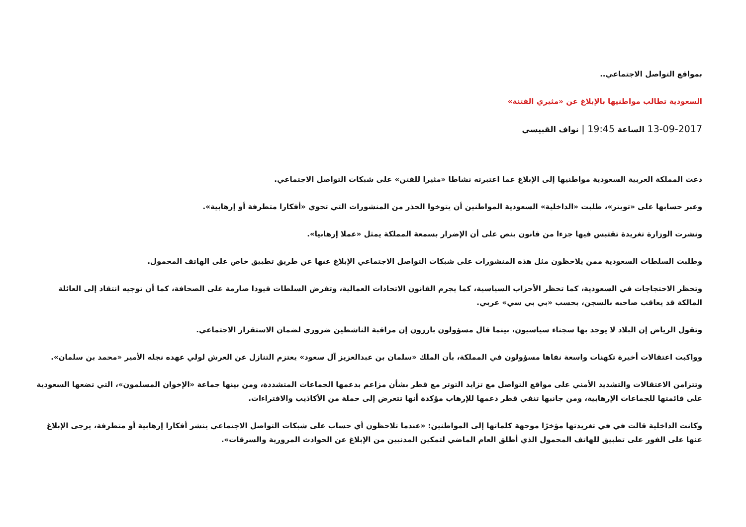بمواقع التواصل الاجتماعي..
السعودية تطالب مواطنيها بالإبلاغ عن «مثيري الفتنة»
13-09-2017 الساعة 19:45 | نواف القبيسي
دعت المملكة العربية السعودية مواطنيها إلى الإبلاغ عما اعتبرته نشاطا «مثيرا للفتن» على شبكات التواصل الاجتماعي.
وعبر حسابها على «تويتر»، طلبت «الداخلية» السعودية المواطنين أن يتوخوا الحذر من المنشورات التي تحوي «أفكارا متطرفة أو إرهابية».
ونشرت الوزارة تغريدة تقتبس فيها جزءا من قانون ينص على أن الإضرار بسمعة المملكة يمثل «عملا إرهابيا».
وطلبت السلطات السعودية ممن يلاحظون مثل هذه المنشورات على شبكات التواصل الاجتماعي الإبلاغ عنها عن طريق تطبيق خاص على الهاتف المحمول.
وتحظر الاحتجاجات في السعودية، كما تحظر الأحزاب السياسية، كما يجرم القانون الاتحادات العمالية، وتفرض السلطات قيودا صارمة على الصحافة، كما أن توجيه انتقاد إلى العائلة المالكة قد يعاقب صاحبه بالسجن، بحسب «بي بي سي» عربي.
وتقول الرياض إن البلاد لا يوجد بها سجناء سياسيون، بينما قال مسؤولون بارزون إن مراقبة الناشطين ضروري لضمان الاستقرار الاجتماعي.
وواكبت اعتقالات أخيرة تكهنات واسعة نفاها مسؤولون في المملكة، بأن الملك «سلمان بن عبدالعزيز آل سعود» يعتزم التنازل عن العرش لولي عهده نجله الأمير «محمد بن سلمان».
وتتزامن الاعتقالات والتشديد الأمني على مواقع التواصل مع تزايد التوتر مع قطر بشأن مزاعم بدعمها الجماعات المتشددة، ومن بينها جماعة «الإخوان المسلمون»، التي تضعها السعودية على قائمتها للجماعات الإرهابية، ومن جانبها تنفي قطر دعمها للإرهاب مؤكدة أنها تتعرض إلى حملة من الأكاذيب والافتراءات.
وكانت الداخلية قالت في في تغريدتها مؤخرًا موجهة كلماتها إلى المواطنين: «عندما تلاحظون أي حساب على شبكات التواصل الاجتماعي ينشر أفكارا إرهابية أو متطرفة، يرجى الإبلاغ عنها على الفور على تطبيق للهاتف المحمول الذي أطلق العام الماضي لتمكين المدنيين من الإبلاغ عن الحوادث المرورية والسرقات».